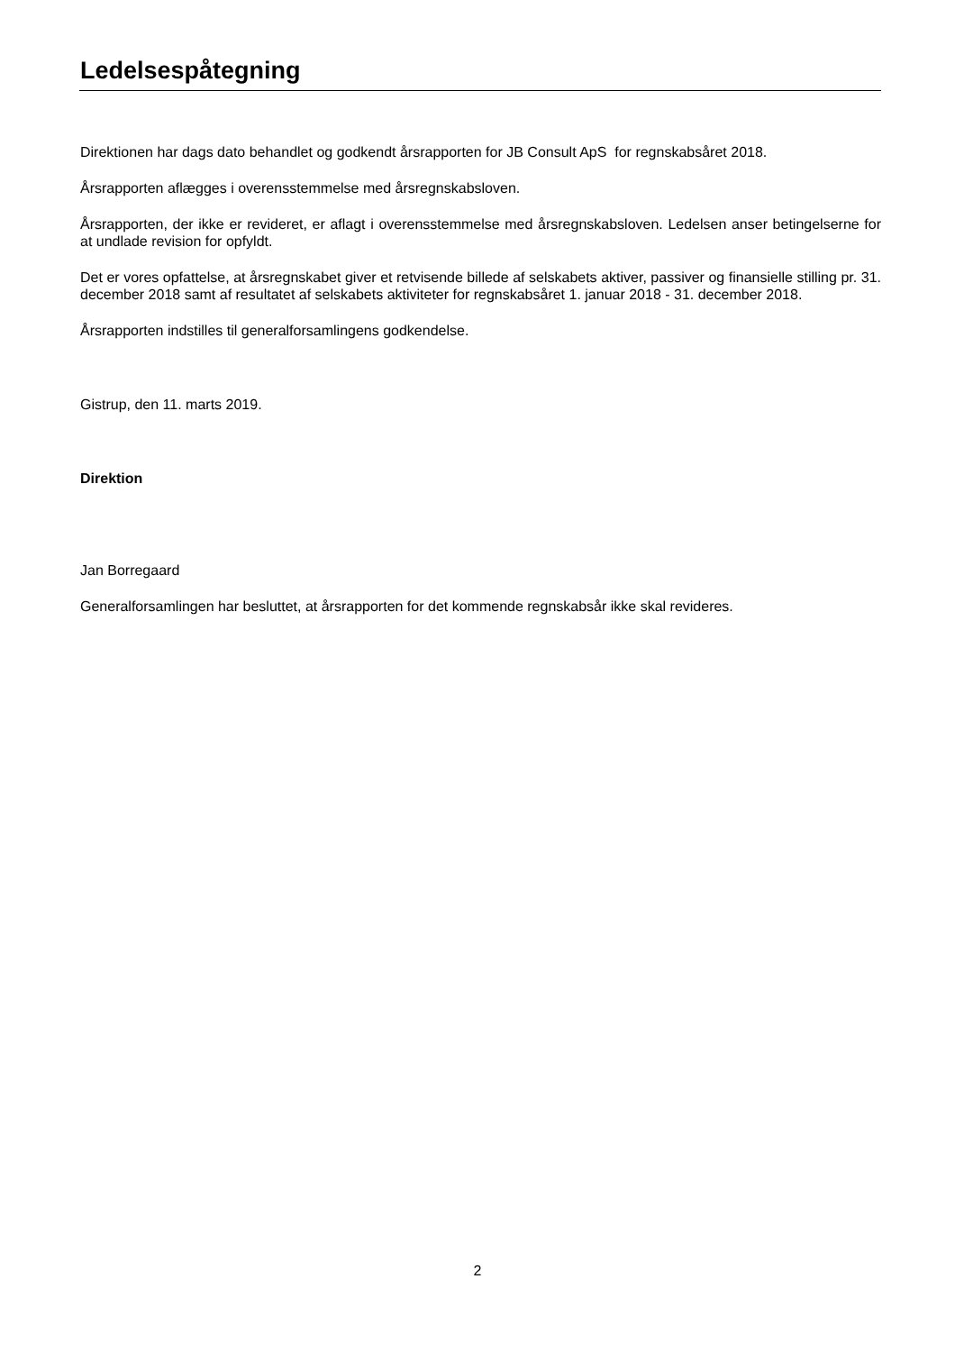Ledelsespåtegning
Direktionen har dags dato behandlet og godkendt årsrapporten for JB Consult ApS for regnskabsåret 2018.
Årsrapporten aflægges i overensstemmelse med årsregnskabsloven.
Årsrapporten, der ikke er revideret, er aflagt i overensstemmelse med årsregnskabsloven. Ledelsen anser betingelserne for at undlade revision for opfyldt.
Det er vores opfattelse, at årsregnskabet giver et retvisende billede af selskabets aktiver, passiver og finansielle stilling pr. 31. december 2018 samt af resultatet af selskabets aktiviteter for regnskabsåret 1. januar 2018 - 31. december 2018.
Årsrapporten indstilles til generalforsamlingens godkendelse.
Gistrup, den 11. marts 2019.
Direktion
Jan Borregaard
Generalforsamlingen har besluttet, at årsrapporten for det kommende regnskabsår ikke skal revideres.
2